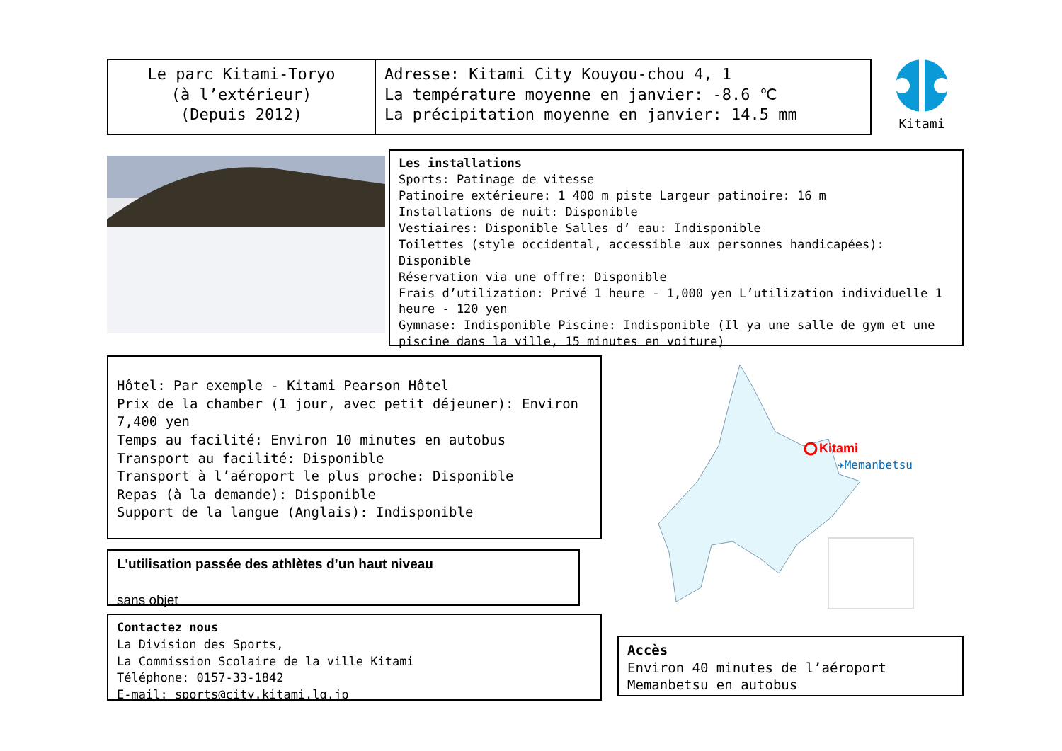Le parc Kitami-Toryo
(à l’extérieur)
(Depuis 2012)
Adresse: Kitami City Kouyou-chou 4, 1
La température moyenne en janvier: -8.6 ℃
La précipitation moyenne en janvier: 14.5 mm
Kitami
Les installations
Sports: Patinage de vitesse
Patinoire extérieure: 1 400 m piste Largeur patinoire: 16 m
Installations de nuit: Disponible
Vestiaires: Disponible Salles d’ eau: Indisponible
Toilettes (style occidental, accessible aux personnes handicapées): Disponible
Réservation via une offre: Disponible
Frais d’utilization: Privé 1 heure - 1,000 yen L’utilization individuelle 1 heure - 120 yen
Gymnase: Indisponible Piscine: Indisponible (Il ya une salle de gym et une piscine dans la ville, 15 minutes en voiture)
Hôtel: Par exemple - Kitami Pearson Hôtel
Prix de la chamber (1 jour, avec petit déjeuner): Environ 7,400 yen
Temps au facilité: Environ 10 minutes en autobus
Transport au facilité: Disponible
Transport à l’aéroport le plus proche: Disponible
Repas (à la demande): Disponible
Support de la langue (Anglais): Indisponible
L'utilisation passée des athlètes d’un haut niveau
sans objet
Contactez nous
La Division des Sports,
La Commission Scolaire de la ville Kitami
Téléphone: 0157-33-1842
E-mail: sports@city.kitami.lg.jp
Kitami
✈Memanbetsu
Accès
Environ 40 minutes de l’aéroport Memanbetsu en autobus